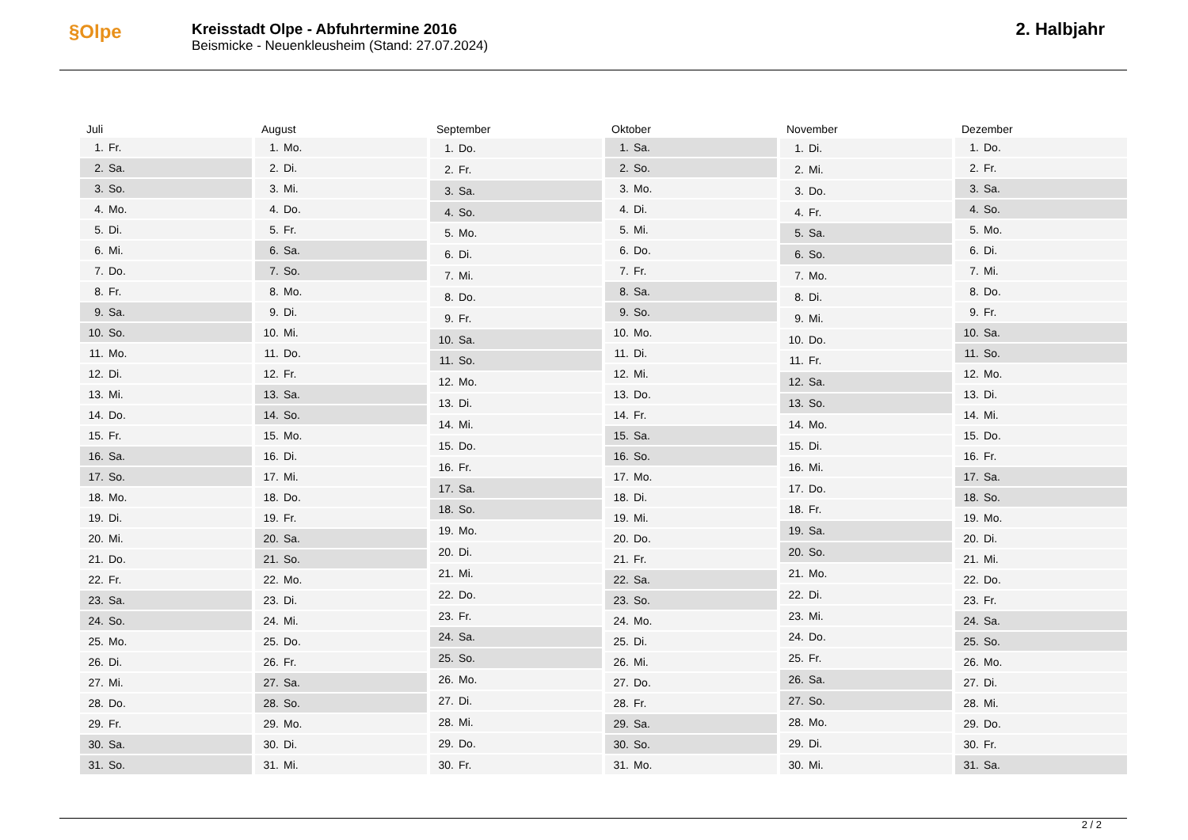§Olpe
Kreisstadt Olpe - Abfuhrtermine 2016
Beismicke - Neuenkleusheim (Stand: 27.07.2024)
2. Halbjahr
| Juli | |
| --- | --- |
| 1. | Fr. |
| 2. | Sa. |
| 3. | So. |
| 4. | Mo. |
| 5. | Di. |
| 6. | Mi. |
| 7. | Do. |
| 8. | Fr. |
| 9. | Sa. |
| 10. | So. |
| 11. | Mo. |
| 12. | Di. |
| 13. | Mi. |
| 14. | Do. |
| 15. | Fr. |
| 16. | Sa. |
| 17. | So. |
| 18. | Mo. |
| 19. | Di. |
| 20. | Mi. |
| 21. | Do. |
| 22. | Fr. |
| 23. | Sa. |
| 24. | So. |
| 25. | Mo. |
| 26. | Di. |
| 27. | Mi. |
| 28. | Do. |
| 29. | Fr. |
| 30. | Sa. |
| 31. | So. |
| August | |
| --- | --- |
| 1. | Mo. |
| 2. | Di. |
| 3. | Mi. |
| 4. | Do. |
| 5. | Fr. |
| 6. | Sa. |
| 7. | So. |
| 8. | Mo. |
| 9. | Di. |
| 10. | Mi. |
| 11. | Do. |
| 12. | Fr. |
| 13. | Sa. |
| 14. | So. |
| 15. | Mo. |
| 16. | Di. |
| 17. | Mi. |
| 18. | Do. |
| 19. | Fr. |
| 20. | Sa. |
| 21. | So. |
| 22. | Mo. |
| 23. | Di. |
| 24. | Mi. |
| 25. | Do. |
| 26. | Fr. |
| 27. | Sa. |
| 28. | So. |
| 29. | Mo. |
| 30. | Di. |
| 31. | Mi. |
| September | |
| --- | --- |
| 1. | Do. |
| 2. | Fr. |
| 3. | Sa. |
| 4. | So. |
| 5. | Mo. |
| 6. | Di. |
| 7. | Mi. |
| 8. | Do. |
| 9. | Fr. |
| 10. | Sa. |
| 11. | So. |
| 12. | Mo. |
| 13. | Di. |
| 14. | Mi. |
| 15. | Do. |
| 16. | Fr. |
| 17. | Sa. |
| 18. | So. |
| 19. | Mo. |
| 20. | Di. |
| 21. | Mi. |
| 22. | Do. |
| 23. | Fr. |
| 24. | Sa. |
| 25. | So. |
| 26. | Mo. |
| 27. | Di. |
| 28. | Mi. |
| 29. | Do. |
| 30. | Fr. |
| Oktober | |
| --- | --- |
| 1. | Sa. |
| 2. | So. |
| 3. | Mo. |
| 4. | Di. |
| 5. | Mi. |
| 6. | Do. |
| 7. | Fr. |
| 8. | Sa. |
| 9. | So. |
| 10. | Mo. |
| 11. | Di. |
| 12. | Mi. |
| 13. | Do. |
| 14. | Fr. |
| 15. | Sa. |
| 16. | So. |
| 17. | Mo. |
| 18. | Di. |
| 19. | Mi. |
| 20. | Do. |
| 21. | Fr. |
| 22. | Sa. |
| 23. | So. |
| 24. | Mo. |
| 25. | Di. |
| 26. | Mi. |
| 27. | Do. |
| 28. | Fr. |
| 29. | Sa. |
| 30. | So. |
| 31. | Mo. |
| November | |
| --- | --- |
| 1. | Di. |
| 2. | Mi. |
| 3. | Do. |
| 4. | Fr. |
| 5. | Sa. |
| 6. | So. |
| 7. | Mo. |
| 8. | Di. |
| 9. | Mi. |
| 10. | Do. |
| 11. | Fr. |
| 12. | Sa. |
| 13. | So. |
| 14. | Mo. |
| 15. | Di. |
| 16. | Mi. |
| 17. | Do. |
| 18. | Fr. |
| 19. | Sa. |
| 20. | So. |
| 21. | Mo. |
| 22. | Di. |
| 23. | Mi. |
| 24. | Do. |
| 25. | Fr. |
| 26. | Sa. |
| 27. | So. |
| 28. | Mo. |
| 29. | Di. |
| 30. | Mi. |
| Dezember | |
| --- | --- |
| 1. | Do. |
| 2. | Fr. |
| 3. | Sa. |
| 4. | So. |
| 5. | Mo. |
| 6. | Di. |
| 7. | Mi. |
| 8. | Do. |
| 9. | Fr. |
| 10. | Sa. |
| 11. | So. |
| 12. | Mo. |
| 13. | Di. |
| 14. | Mi. |
| 15. | Do. |
| 16. | Fr. |
| 17. | Sa. |
| 18. | So. |
| 19. | Mo. |
| 20. | Di. |
| 21. | Mi. |
| 22. | Do. |
| 23. | Fr. |
| 24. | Sa. |
| 25. | So. |
| 26. | Mo. |
| 27. | Di. |
| 28. | Mi. |
| 29. | Do. |
| 30. | Fr. |
| 31. | Sa. |
2 / 2